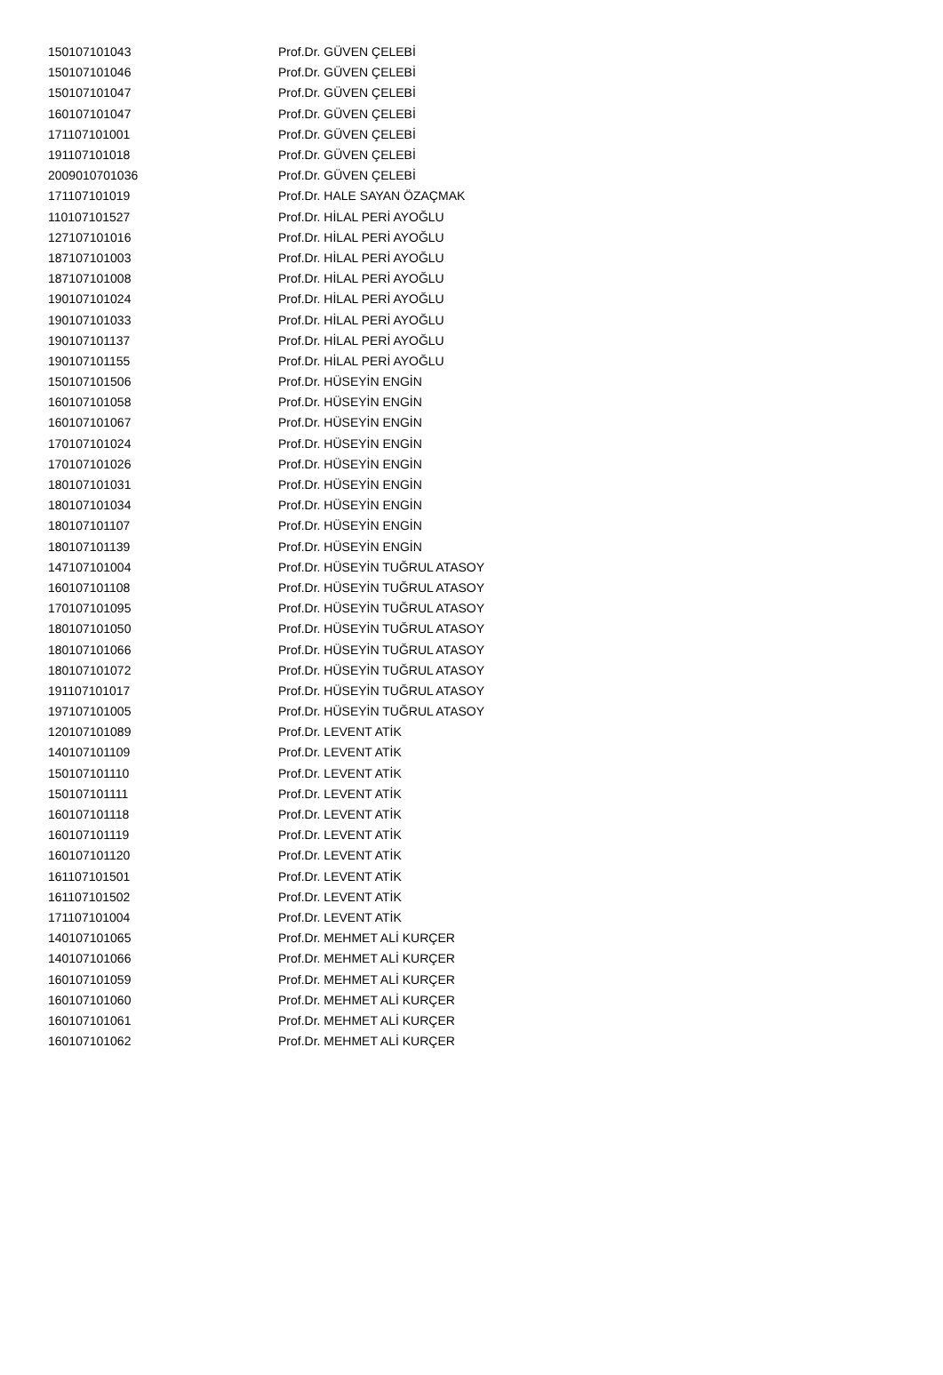| 150107101043 | Prof.Dr. GÜVEN ÇELEBİ |
| 150107101046 | Prof.Dr. GÜVEN ÇELEBİ |
| 150107101047 | Prof.Dr. GÜVEN ÇELEBİ |
| 160107101047 | Prof.Dr. GÜVEN ÇELEBİ |
| 171107101001 | Prof.Dr. GÜVEN ÇELEBİ |
| 191107101018 | Prof.Dr. GÜVEN ÇELEBİ |
| 2009010701036 | Prof.Dr. GÜVEN ÇELEBİ |
| 171107101019 | Prof.Dr. HALE SAYAN ÖZAÇMAK |
| 110107101527 | Prof.Dr. HİLAL PERİ AYOĞLU |
| 127107101016 | Prof.Dr. HİLAL PERİ AYOĞLU |
| 187107101003 | Prof.Dr. HİLAL PERİ AYOĞLU |
| 187107101008 | Prof.Dr. HİLAL PERİ AYOĞLU |
| 190107101024 | Prof.Dr. HİLAL PERİ AYOĞLU |
| 190107101033 | Prof.Dr. HİLAL PERİ AYOĞLU |
| 190107101137 | Prof.Dr. HİLAL PERİ AYOĞLU |
| 190107101155 | Prof.Dr. HİLAL PERİ AYOĞLU |
| 150107101506 | Prof.Dr. HÜSEYİN ENGİN |
| 160107101058 | Prof.Dr. HÜSEYİN ENGİN |
| 160107101067 | Prof.Dr. HÜSEYİN ENGİN |
| 170107101024 | Prof.Dr. HÜSEYİN ENGİN |
| 170107101026 | Prof.Dr. HÜSEYİN ENGİN |
| 180107101031 | Prof.Dr. HÜSEYİN ENGİN |
| 180107101034 | Prof.Dr. HÜSEYİN ENGİN |
| 180107101107 | Prof.Dr. HÜSEYİN ENGİN |
| 180107101139 | Prof.Dr. HÜSEYİN ENGİN |
| 147107101004 | Prof.Dr. HÜSEYİN TUĞRUL ATASOY |
| 160107101108 | Prof.Dr. HÜSEYİN TUĞRUL ATASOY |
| 170107101095 | Prof.Dr. HÜSEYİN TUĞRUL ATASOY |
| 180107101050 | Prof.Dr. HÜSEYİN TUĞRUL ATASOY |
| 180107101066 | Prof.Dr. HÜSEYİN TUĞRUL ATASOY |
| 180107101072 | Prof.Dr. HÜSEYİN TUĞRUL ATASOY |
| 191107101017 | Prof.Dr. HÜSEYİN TUĞRUL ATASOY |
| 197107101005 | Prof.Dr. HÜSEYİN TUĞRUL ATASOY |
| 120107101089 | Prof.Dr. LEVENT ATİK |
| 140107101109 | Prof.Dr. LEVENT ATİK |
| 150107101110 | Prof.Dr. LEVENT ATİK |
| 150107101111 | Prof.Dr. LEVENT ATİK |
| 160107101118 | Prof.Dr. LEVENT ATİK |
| 160107101119 | Prof.Dr. LEVENT ATİK |
| 160107101120 | Prof.Dr. LEVENT ATİK |
| 161107101501 | Prof.Dr. LEVENT ATİK |
| 161107101502 | Prof.Dr. LEVENT ATİK |
| 171107101004 | Prof.Dr. LEVENT ATİK |
| 140107101065 | Prof.Dr. MEHMET ALİ KURÇER |
| 140107101066 | Prof.Dr. MEHMET ALİ KURÇER |
| 160107101059 | Prof.Dr. MEHMET ALİ KURÇER |
| 160107101060 | Prof.Dr. MEHMET ALİ KURÇER |
| 160107101061 | Prof.Dr. MEHMET ALİ KURÇER |
| 160107101062 | Prof.Dr. MEHMET ALİ KURÇER |